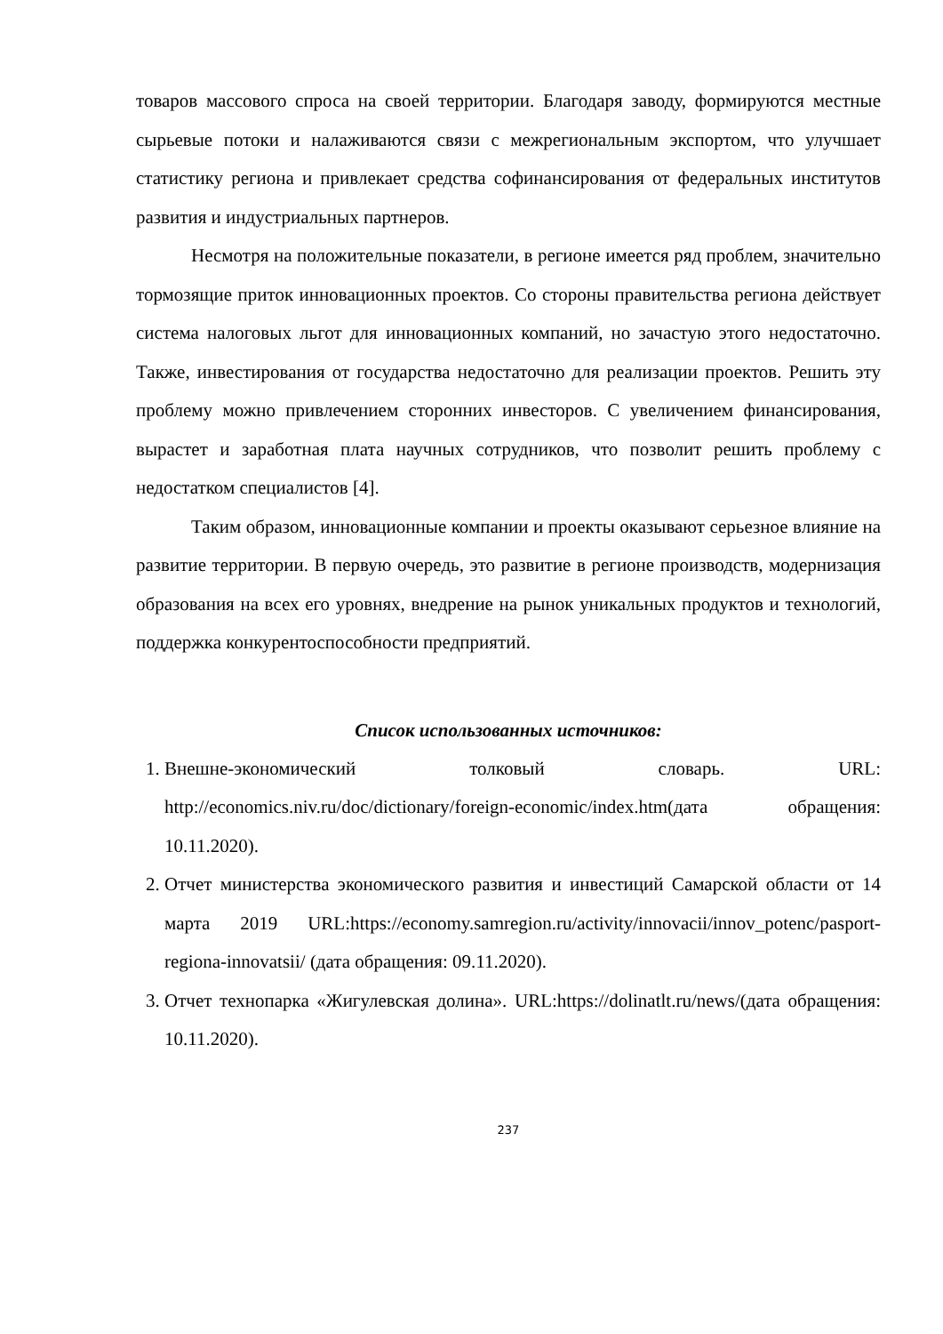товаров массового спроса на своей территории. Благодаря заводу, формируются местные сырьевые потоки и налаживаются связи с межрегиональным экспортом, что улучшает статистику региона и привлекает средства софинансирования от федеральных институтов развития и индустриальных партнеров.
Несмотря на положительные показатели, в регионе имеется ряд проблем, значительно тормозящие приток инновационных проектов. Со стороны правительства региона действует система налоговых льгот для инновационных компаний, но зачастую этого недостаточно. Также, инвестирования от государства недостаточно для реализации проектов. Решить эту проблему можно привлечением сторонних инвесторов. С увеличением финансирования, вырастет и заработная плата научных сотрудников, что позволит решить проблему с недостатком специалистов [4].
Таким образом, инновационные компании и проекты оказывают серьезное влияние на развитие территории. В первую очередь, это развитие в регионе производств, модернизация образования на всех его уровнях, внедрение на рынок уникальных продуктов и технологий, поддержка конкурентоспособности предприятий.
Список использованных источников:
1. Внешне-экономический толковый словарь. URL: http://economics.niv.ru/doc/dictionary/foreign-economic/index.htm(дата обращения: 10.11.2020).
2. Отчет министерства экономического развития и инвестиций Самарской области от 14 марта 2019 URL:https://economy.samregion.ru/activity/innovacii/innov_potenc/pasport-regiona-innovatsii/ (дата обращения: 09.11.2020).
3. Отчет технопарка «Жигулевская долина». URL:https://dolinatlt.ru/news/(дата обращения: 10.11.2020).
237